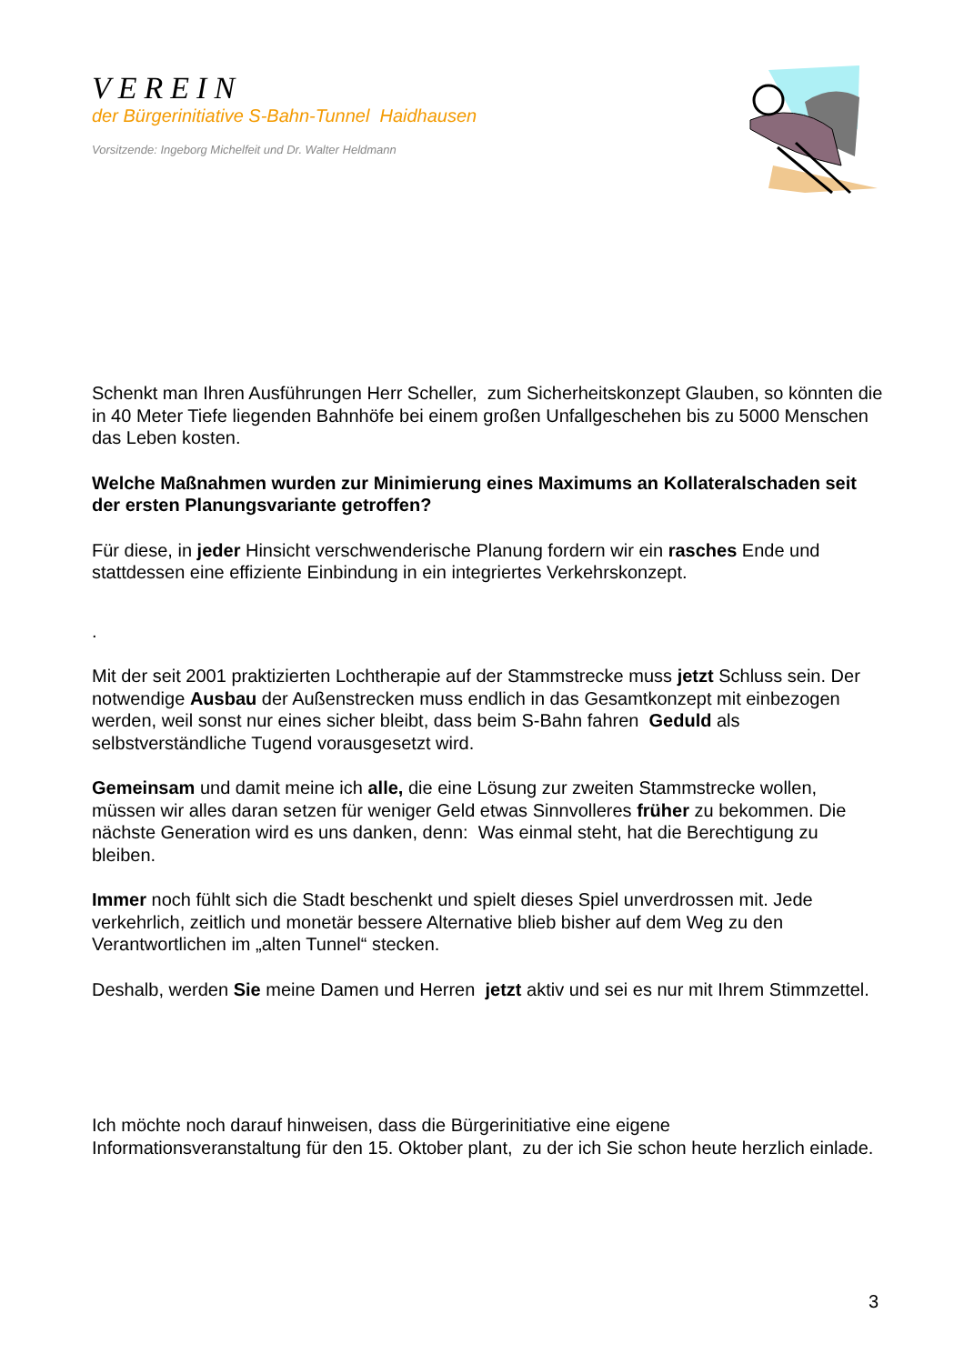VEREIN
der Bürgerinitiative S-Bahn-Tunnel Haidhausen
Vorsitzende: Ingeborg Michelfeit und Dr. Walter Heldmann
Schenkt man Ihren Ausführungen Herr Scheller, zum Sicherheitskonzept Glauben, so könnten die in 40 Meter Tiefe liegenden Bahnhöfe bei einem großen Unfallgeschehen bis zu 5000 Menschen das Leben kosten.
Welche Maßnahmen wurden zur Minimierung eines Maximums an Kollateralschaden seit der ersten Planungsvariante getroffen?
Für diese, in jeder Hinsicht verschwenderische Planung fordern wir ein rasches Ende und stattdessen eine effiziente Einbindung in ein integriertes Verkehrskonzept.
.
Mit der seit 2001 praktizierten Lochtherapie auf der Stammstrecke muss jetzt Schluss sein. Der notwendige Ausbau der Außenstrecken muss endlich in das Gesamtkonzept mit einbezogen werden, weil sonst nur eines sicher bleibt, dass beim S-Bahn fahren Geduld als selbstverständliche Tugend vorausgesetzt wird.
Gemeinsam und damit meine ich alle, die eine Lösung zur zweiten Stammstrecke wollen, müssen wir alles daran setzen für weniger Geld etwas Sinnvolleres früher zu bekommen. Die nächste Generation wird es uns danken, denn: Was einmal steht, hat die Berechtigung zu bleiben.
Immer noch fühlt sich die Stadt beschenkt und spielt dieses Spiel unverdrossen mit. Jede verkehrlich, zeitlich und monetär bessere Alternative blieb bisher auf dem Weg zu den Verantwortlichen im „alten Tunnel“ stecken.
Deshalb, werden Sie meine Damen und Herren jetzt aktiv und sei es nur mit Ihrem Stimmzettel.
Ich möchte noch darauf hinweisen, dass die Bürgerinitiative eine eigene Informationsveranstaltung für den 15. Oktober plant, zu der ich Sie schon heute herzlich einlade.
3